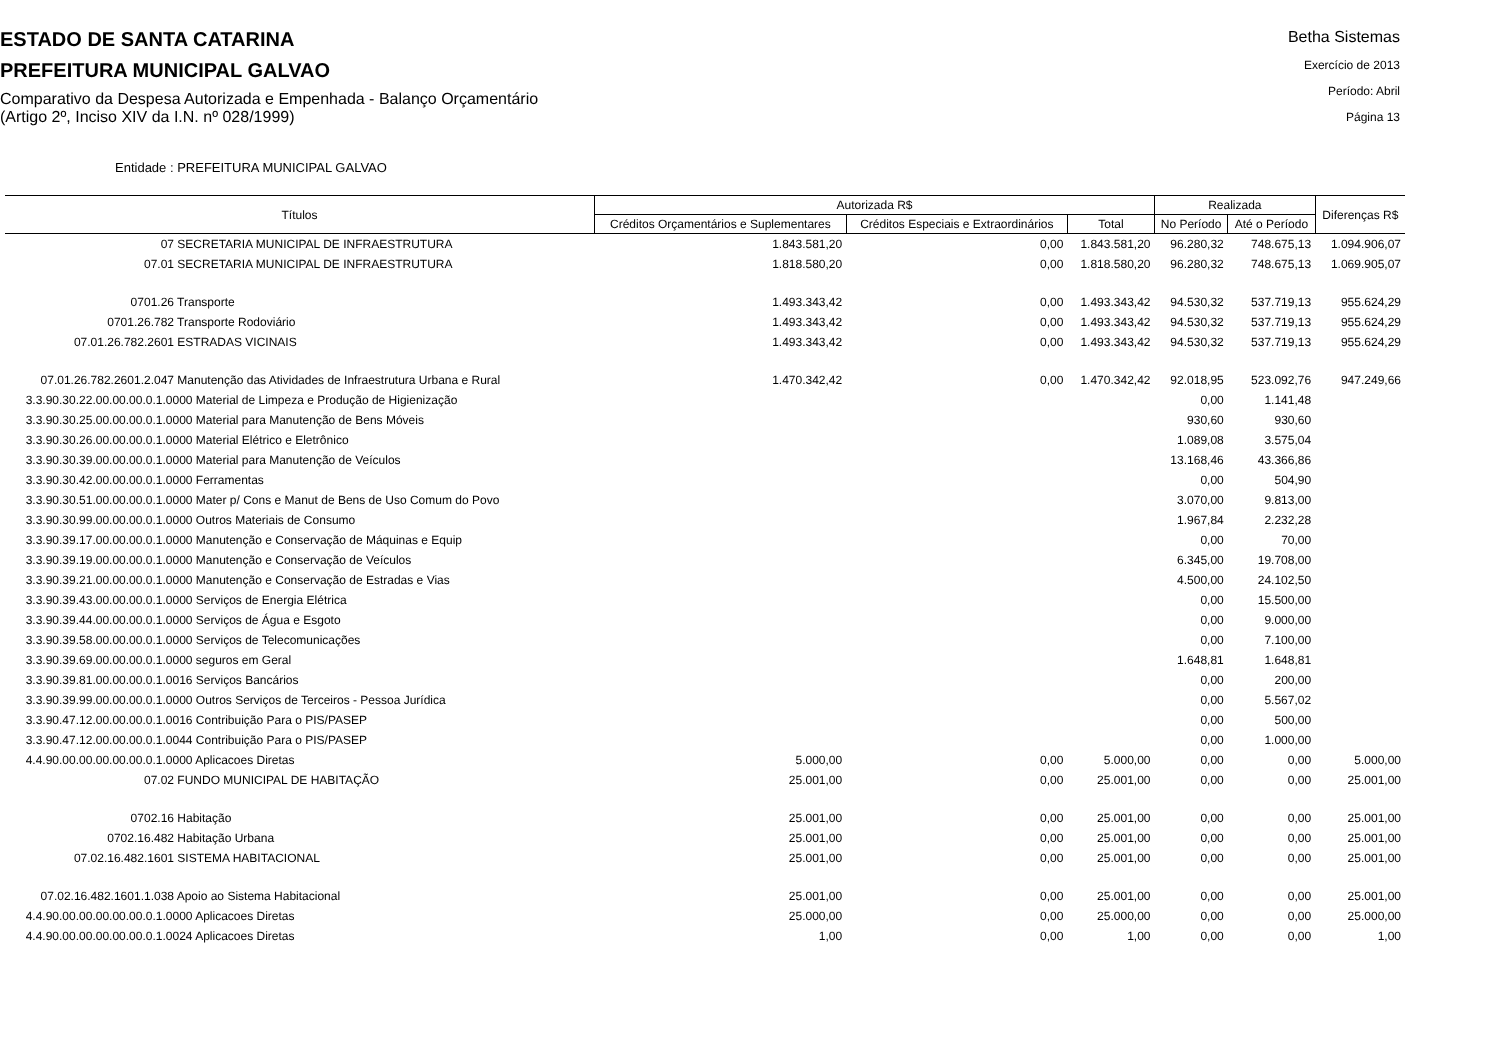ESTADO DE SANTA CATARINA
PREFEITURA MUNICIPAL GALVAO
Comparativo da Despesa Autorizada e Empenhada - Balanço Orçamentário
(Artigo 2º, Inciso XIV da I.N. nº 028/1999)
Betha Sistemas
Exercício de 2013
Período: Abril
Página 13
Entidade : PREFEITURA MUNICIPAL GALVAO
| Títulos | Autorizada R$ | | | Realizada | | Diferenças R$ |
| --- | --- | --- | --- | --- | --- | --- |
| | Créditos Orçamentários e Suplementares | Créditos Especiais e Extraordinários | Total | No Período | Até o Período | |
| 07 SECRETARIA MUNICIPAL DE INFRAESTRUTURA | 1.843.581,20 | 0,00 | 1.843.581,20 | 96.280,32 | 748.675,13 | 1.094.906,07 |
| 07.01 SECRETARIA MUNICIPAL DE INFRAESTRUTURA | 1.818.580,20 | 0,00 | 1.818.580,20 | 96.280,32 | 748.675,13 | 1.069.905,07 |
| 0701.26 Transporte | 1.493.343,42 | 0,00 | 1.493.343,42 | 94.530,32 | 537.719,13 | 955.624,29 |
| 0701.26.782 Transporte Rodoviário | 1.493.343,42 | 0,00 | 1.493.343,42 | 94.530,32 | 537.719,13 | 955.624,29 |
| 07.01.26.782.2601 ESTRADAS VICINAIS | 1.493.343,42 | 0,00 | 1.493.343,42 | 94.530,32 | 537.719,13 | 955.624,29 |
| 07.01.26.782.2601.2.047 Manutenção das Atividades de Infraestrutura Urbana e Rural | 1.470.342,42 | 0,00 | 1.470.342,42 | 92.018,95 | 523.092,76 | 947.249,66 |
| 3.3.90.30.22.00.00.00.0.1.0000 Material de Limpeza e Produção de Higienização | | | | 0,00 | 1.141,48 | |
| 3.3.90.30.25.00.00.00.0.1.0000 Material para Manutenção de Bens Móveis | | | | 930,60 | 930,60 | |
| 3.3.90.30.26.00.00.00.0.1.0000 Material Elétrico e Eletrônico | | | | 1.089,08 | 3.575,04 | |
| 3.3.90.30.39.00.00.00.0.1.0000 Material para Manutenção de Veículos | | | | 13.168,46 | 43.366,86 | |
| 3.3.90.30.42.00.00.00.0.1.0000 Ferramentas | | | | 0,00 | 504,90 | |
| 3.3.90.30.51.00.00.00.0.1.0000 Mater p/ Cons e Manut de Bens de Uso Comum do Povo | | | | 3.070,00 | 9.813,00 | |
| 3.3.90.30.99.00.00.00.0.1.0000 Outros Materiais de Consumo | | | | 1.967,84 | 2.232,28 | |
| 3.3.90.39.17.00.00.00.0.1.0000 Manutenção e Conservação de Máquinas e Equip | | | | 0,00 | 70,00 | |
| 3.3.90.39.19.00.00.00.0.1.0000 Manutenção e Conservação de Veículos | | | | 6.345,00 | 19.708,00 | |
| 3.3.90.39.21.00.00.00.0.1.0000 Manutenção e Conservação de Estradas e Vias | | | | 4.500,00 | 24.102,50 | |
| 3.3.90.39.43.00.00.00.0.1.0000 Serviços de Energia Elétrica | | | | 0,00 | 15.500,00 | |
| 3.3.90.39.44.00.00.00.0.1.0000 Serviços de Água e Esgoto | | | | 0,00 | 9.000,00 | |
| 3.3.90.39.58.00.00.00.0.1.0000 Serviços de Telecomunicações | | | | 0,00 | 7.100,00 | |
| 3.3.90.39.69.00.00.00.0.1.0000 seguros em Geral | | | | 1.648,81 | 1.648,81 | |
| 3.3.90.39.81.00.00.00.0.1.0016 Serviços Bancários | | | | 0,00 | 200,00 | |
| 3.3.90.39.99.00.00.00.0.1.0000 Outros Serviços de Terceiros - Pessoa Jurídica | | | | 0,00 | 5.567,02 | |
| 3.3.90.47.12.00.00.00.0.1.0016 Contribuição Para o PIS/PASEP | | | | 0,00 | 500,00 | |
| 3.3.90.47.12.00.00.00.0.1.0044 Contribuição Para o PIS/PASEP | | | | 0,00 | 1.000,00 | |
| 4.4.90.00.00.00.00.00.0.1.0000 Aplicacoes Diretas | 5.000,00 | 0,00 | 5.000,00 | 0,00 | 0,00 | 5.000,00 |
| 07.02 FUNDO MUNICIPAL DE HABITAÇÃO | 25.001,00 | 0,00 | 25.001,00 | 0,00 | 0,00 | 25.001,00 |
| 0702.16 Habitação | 25.001,00 | 0,00 | 25.001,00 | 0,00 | 0,00 | 25.001,00 |
| 0702.16.482 Habitação Urbana | 25.001,00 | 0,00 | 25.001,00 | 0,00 | 0,00 | 25.001,00 |
| 07.02.16.482.1601 SISTEMA HABITACIONAL | 25.001,00 | 0,00 | 25.001,00 | 0,00 | 0,00 | 25.001,00 |
| 07.02.16.482.1601.1.038 Apoio ao Sistema Habitacional | 25.001,00 | 0,00 | 25.001,00 | 0,00 | 0,00 | 25.001,00 |
| 4.4.90.00.00.00.00.00.0.1.0000 Aplicacoes Diretas | 25.000,00 | 0,00 | 25.000,00 | 0,00 | 0,00 | 25.000,00 |
| 4.4.90.00.00.00.00.00.0.1.0024 Aplicacoes Diretas | 1,00 | 0,00 | 1,00 | 0,00 | 0,00 | 1,00 |